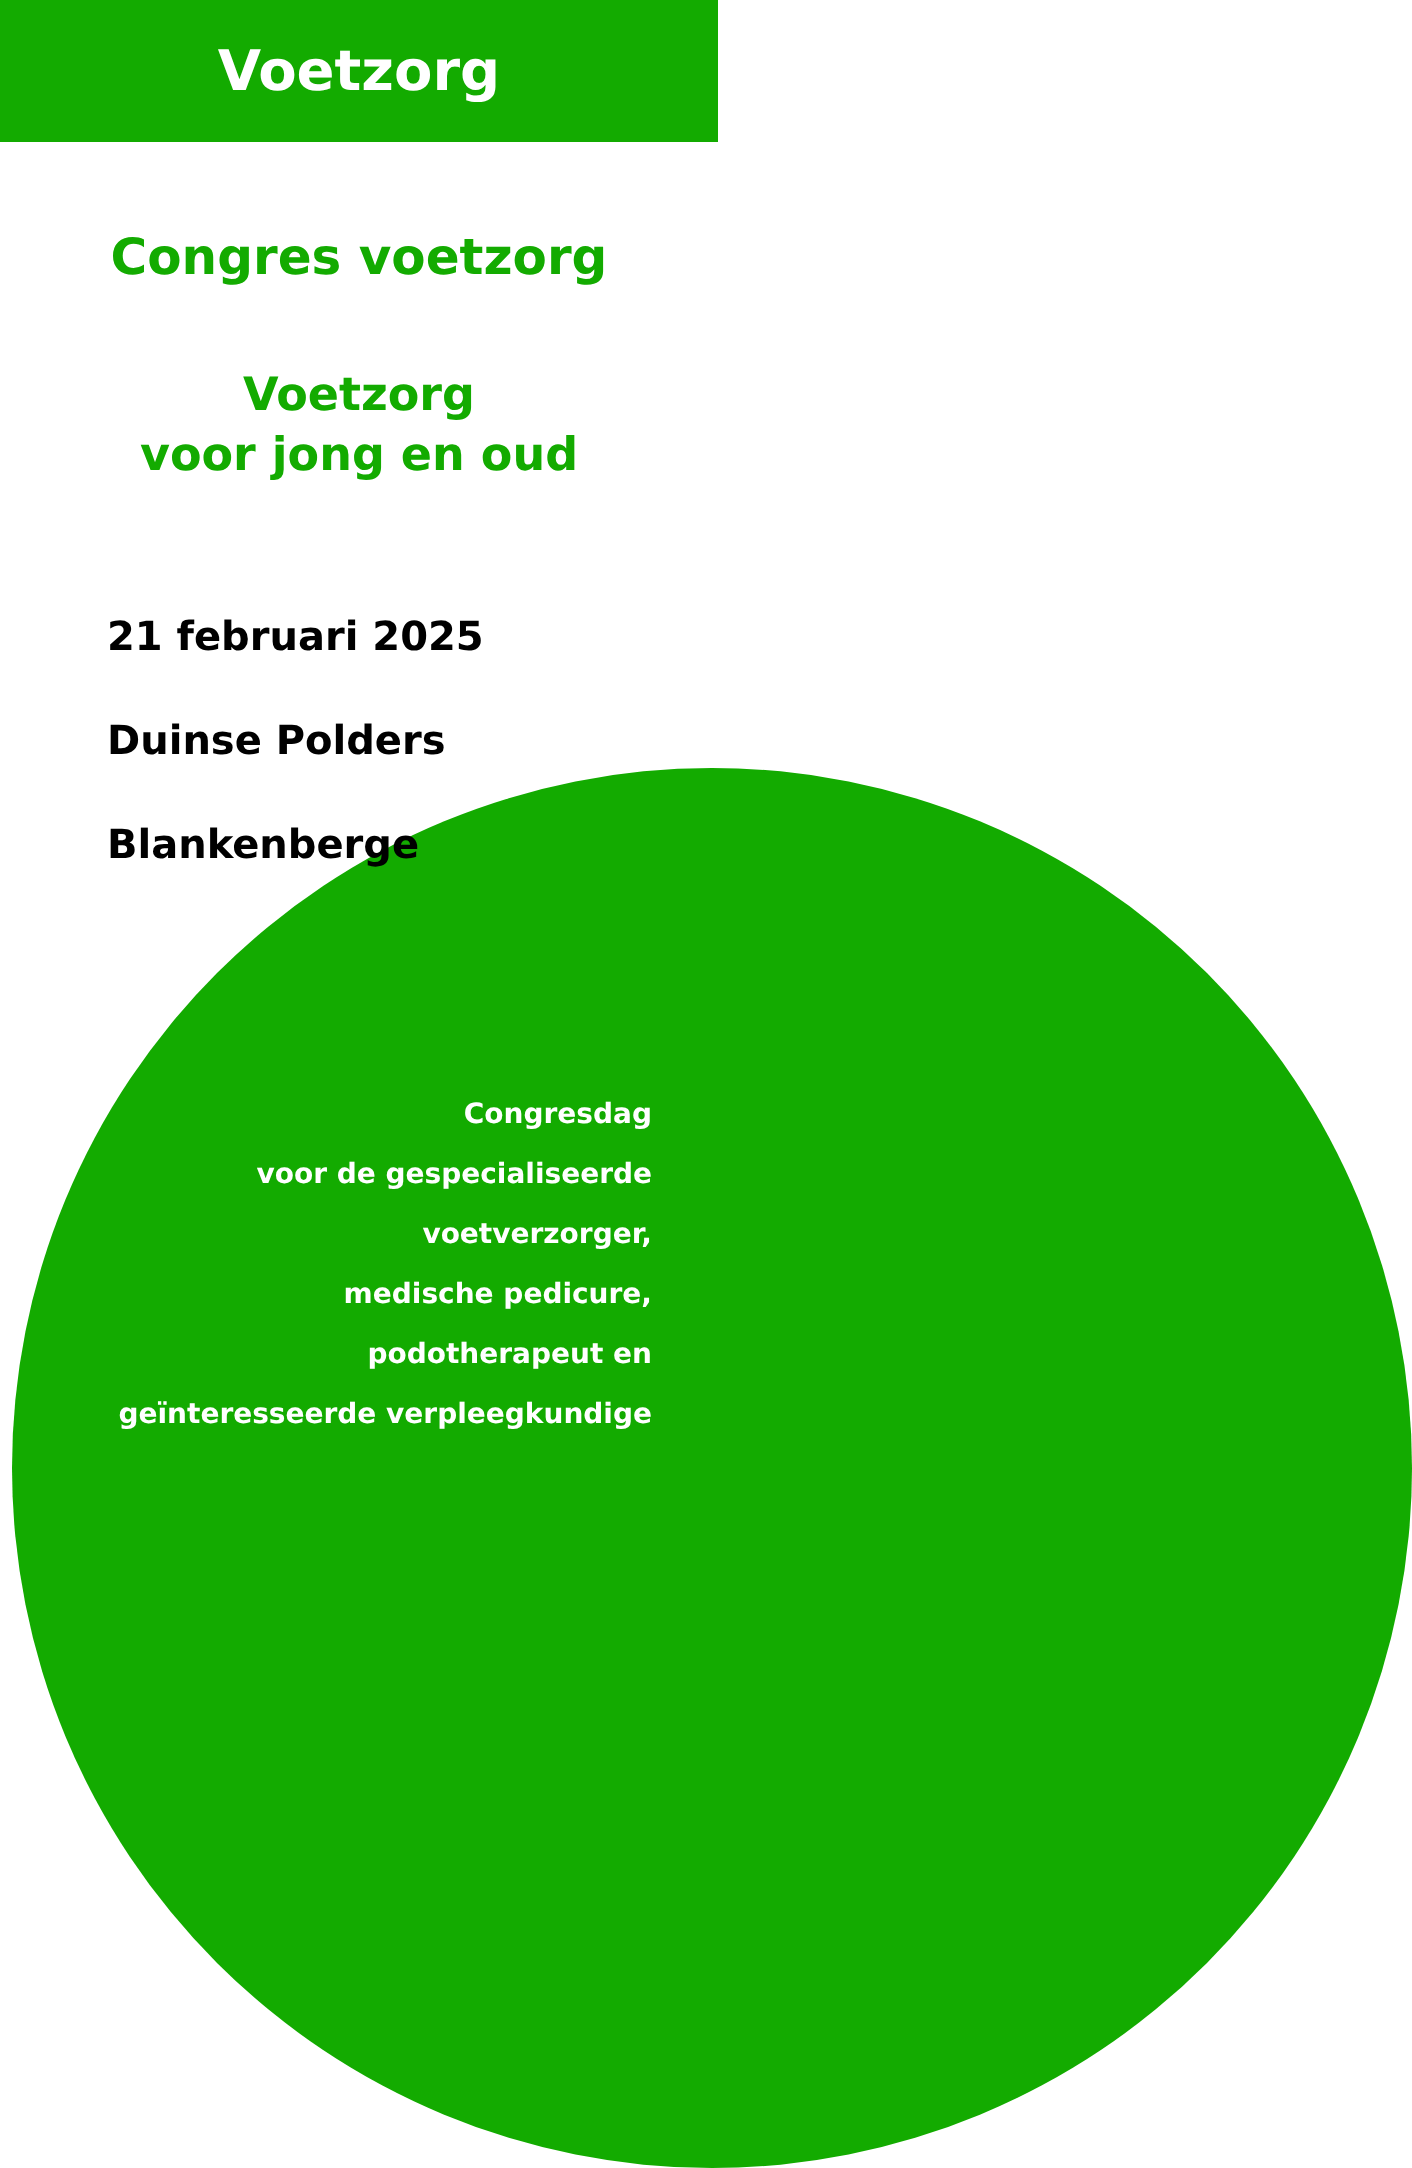Voetzorg
Congres voetzorg
Voetzorg
voor jong en oud
21 februari 2025
Duinse Polders
Blankenberge
Congresdag
voor de gespecialiseerde
voetverzorger,
medische pedicure,
podotherapeut en
geïnteresseerde verpleegkundige